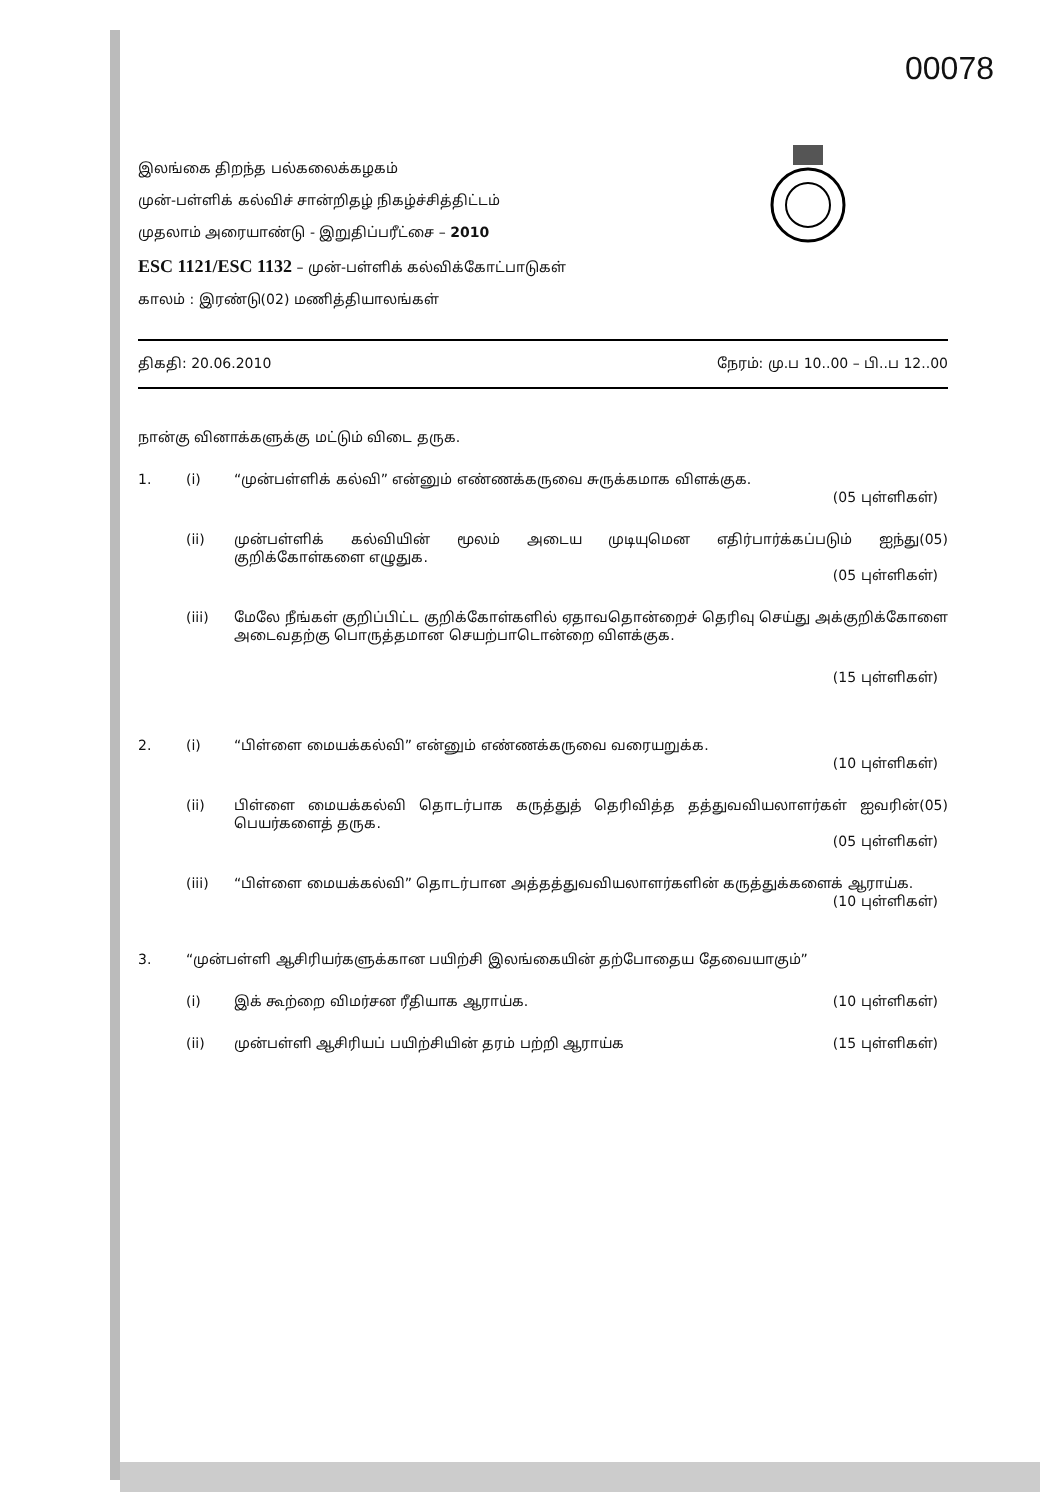00078
இலங்கை திறந்த பல்கலைக்கழகம்
முன்-பள்ளிக் கல்விச் சான்றிதழ் நிகழ்ச்சித்திட்டம்
முதலாம் அரையாண்டு - இறுதிப்பரீட்சை – 2010
ESC 1121/ESC 1132 – முன்-பள்ளிக் கல்விக்கோட்பாடுகள்
காலம் : இரண்டு(02) மணித்தியாலங்கள்
திகதி: 20.06.2010 நேரம்: மு.ப 10..00 – பி..ப 12..00
நான்கு வினாக்களுக்கு மட்டும் விடை தருக.
1. (i) “முன்பள்ளிக் கல்வி” என்னும் எண்ணக்கருவை சுருக்கமாக விளக்குக.
(05 புள்ளிகள்)
(ii) முன்பள்ளிக் கல்வியின் மூலம் அடைய முடியுமென எதிர்பார்க்கப்படும் ஐந்து(05) குறிக்கோள்களை எழுதுக.
(05 புள்ளிகள்)
(iii) மேலே நீங்கள் குறிப்பிட்ட குறிக்கோள்களில் ஏதாவதொன்றைச் தெரிவு செய்து அக்குறிக்கோளை அடைவதற்கு பொருத்தமான செயற்பாடொன்றை விளக்குக.
(15 புள்ளிகள்)
2. (i) “பிள்ளை மையக்கல்வி” என்னும் எண்ணக்கருவை வரையறுக்க.
(10 புள்ளிகள்)
(ii) பிள்ளை மையக்கல்வி தொடர்பாக கருத்துத் தெரிவித்த தத்துவவியலாளர்கள் ஐவரின்(05) பெயர்களைத் தருக.
(05 புள்ளிகள்)
(iii) “பிள்ளை மையக்கல்வி” தொடர்பான அத்தத்துவவியலாளர்களின் கருத்துக்களைக் ஆராய்க.
(10 புள்ளிகள்)
3. “முன்பள்ளி ஆசிரியர்களுக்கான பயிற்சி இலங்கையின் தற்போதைய தேவையாகும்”
(i) இக் கூற்றை விமர்சன ரீதியாக ஆராய்க. (10 புள்ளிகள்)
(ii) முன்பள்ளி ஆசிரியப் பயிற்சியின் தரம் பற்றி ஆராய்க (15 புள்ளிகள்)